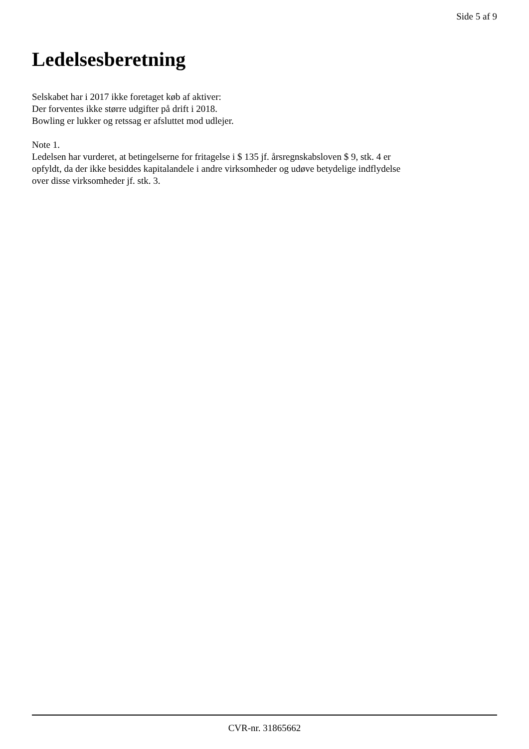Side 5 af 9
Ledelsesberetning
Selskabet har i 2017 ikke foretaget køb af aktiver:
Der forventes ikke større udgifter på drift i 2018.
Bowling er lukker og retssag er afsluttet mod udlejer.
Note 1.
Ledelsen har vurderet, at betingelserne for fritagelse i $ 135 jf. årsregnskabsloven $ 9, stk. 4 er
opfyldt, da der ikke besiddes kapitalandele i andre virksomheder og udøve betydelige indflydelse
over disse virksomheder jf. stk. 3.
CVR-nr. 31865662